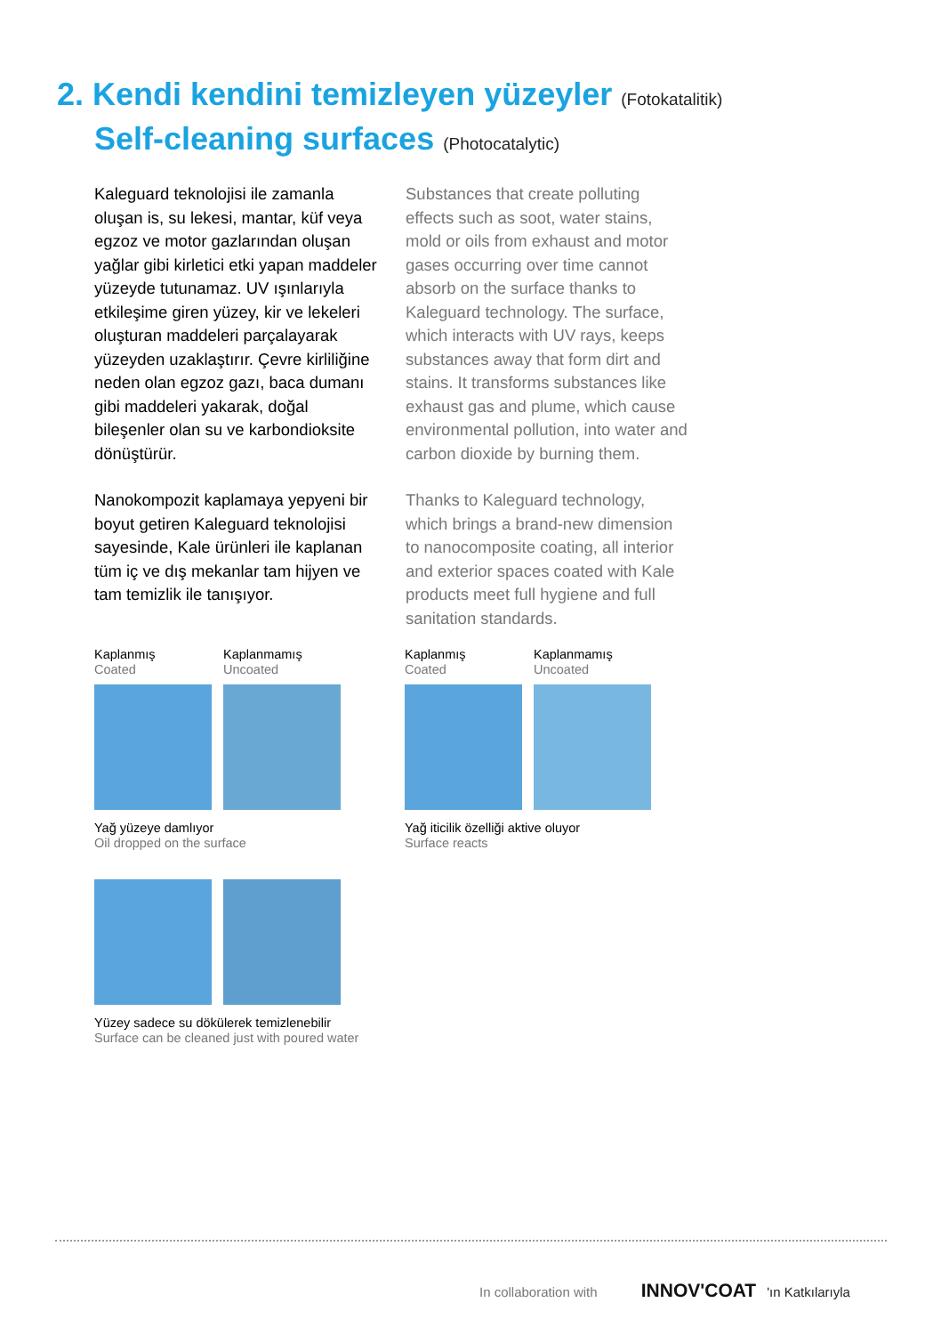2. Kendi kendini temizleyen yüzeyler (Fotokatalitik)
Self-cleaning surfaces (Photocatalytic)
Kaleguard teknolojisi ile zamanla oluşan is, su lekesi, mantar, küf veya egzoz ve motor gazlarından oluşan yağlar gibi kirletici etki yapan maddeler yüzeyde tutunamaz. UV ışınlarıyla etkileşime giren yüzey, kir ve lekeleri oluşturan maddeleri parçalayarak yüzeyden uzaklaştırır. Çevre kirliliğine neden olan egzoz gazı, baca dumanı gibi maddeleri yakarak, doğal bileşenler olan su ve karbondioksite dönüştürür.
Nanokompozit kaplamaya yepyeni bir boyut getiren Kaleguard teknolojisi sayesinde, Kale ürünleri ile kaplanan tüm iç ve dış mekanlar tam hijyen ve tam temizlik ile tanışıyor.
Substances that create polluting effects such as soot, water stains, mold or oils from exhaust and motor gases occurring over time cannot absorb on the surface thanks to Kaleguard technology. The surface, which interacts with UV rays, keeps substances away that form dirt and stains. It transforms substances like exhaust gas and plume, which cause environmental pollution, into water and carbon dioxide by burning them.
Thanks to Kaleguard technology, which brings a brand-new dimension to nanocomposite coating, all interior and exterior spaces coated with Kale products meet full hygiene and full sanitation standards.
Kaplanmış
Coated
Kaplanmamış
Uncoated
Yağ yüzeye damlıyor
Oil dropped on the surface
Kaplanmış
Coated
Kaplanmamış
Uncoated
Yağ iticilik özelliği aktive oluyor
Surface reacts
Yüzey sadece su dökülerek temizlenebilir
Surface can be cleaned just with poured water
In collaboration with INNOV'COAT 'ın Katkılarıyla